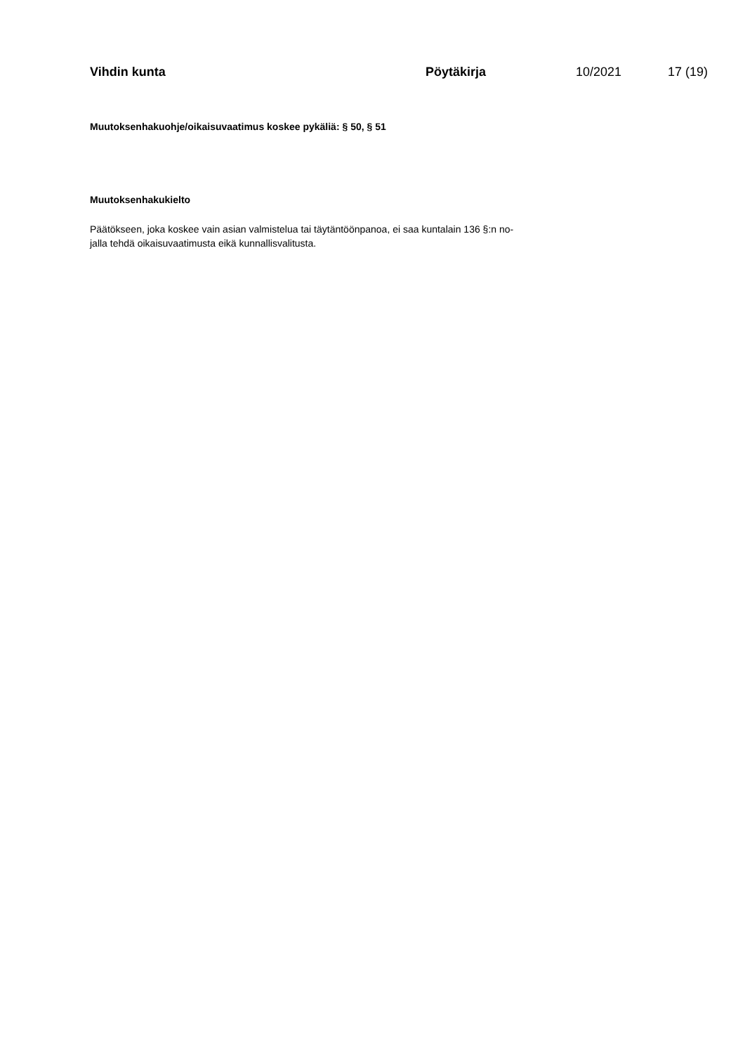Vihdin kunta Pöytäkirja 10/2021 17 (19)
Muutoksenhakuohje/oikaisuvaatimus koskee pykäliä: § 50, § 51
Muutoksenhakukielto
Päätökseen, joka koskee vain asian valmistelua tai täytäntöönpanoa, ei saa kuntalain 136 §:n no-
jalla tehdä oikaisuvaatimusta eikä kunnallisvalitusta.